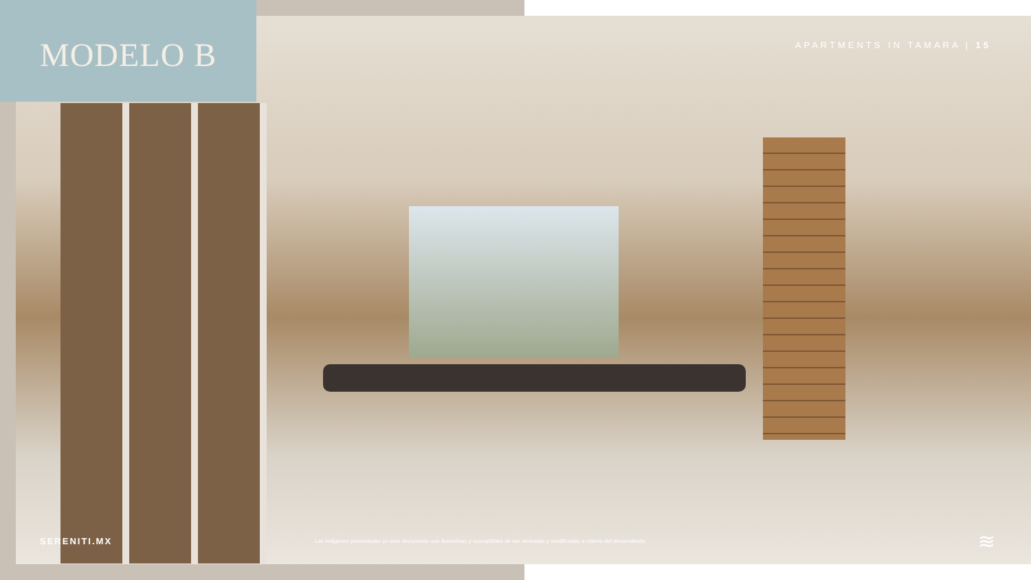MODELO B
APARTMENTS IN TAMARA | 15
SERENITI.MX Las imágenes presentadas en este documento son ilustrativas y susceptibles de ser revisadas y modificadas a criterio del desarrollador. ≋